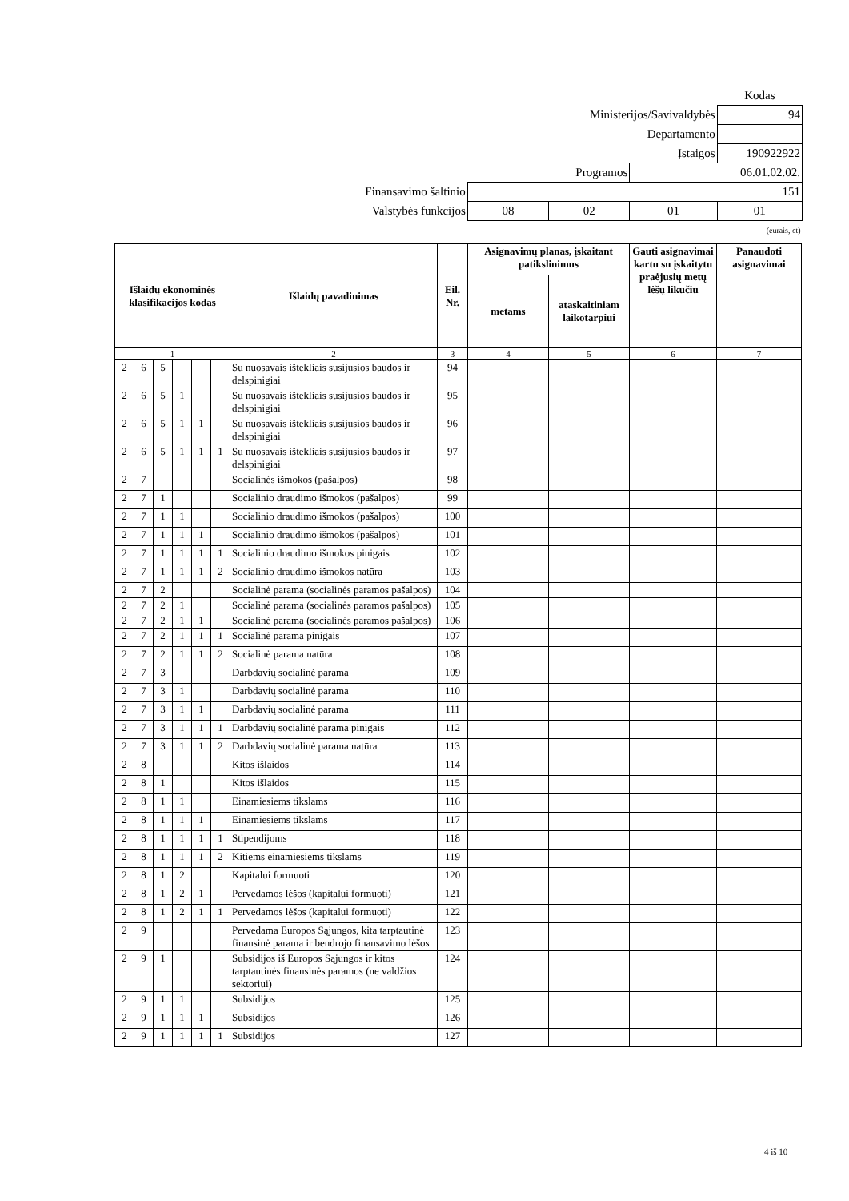| | | | | Kodas |
| Ministerijos/Savivaldybės | | | | 94 |
| Departamento | | | | |
| Įstaigos | | | | 190922922 |
| Programos | | | 06.01.02.02. | |
| Finansavimo šaltinio | 151 | | | |
| Valstybės funkcijos | 08 | 02 | 01 | 01 |
| (eurais, ct) | | | | |
| Išlaidų ekonominės klasifikacijos kodas | | | | | | Išlaidų pavadinimas | Eil. Nr. | Asignavimų planas, įskaitant patikslinimus | | Gauti asignavimai kartu su įskaitytu praėjusių metų lėšų likučiu | Panaudoti asignavimai |
| --- | --- | --- | --- | --- | --- | --- | --- | --- | --- | --- | --- |
| | | | | | | | | metams | ataskaitiniam laikotarpiui | | |
| 1 | | | | | | 2 | 3 | 4 | 5 | 6 | 7 |
| 2 | 6 | 5 | | | | Su nuosavais ištekliais susijusios baudos ir delspinigiai | 94 | | | | |
| 2 | 6 | 5 | 1 | | | Su nuosavais ištekliais susijusios baudos ir delspinigiai | 95 | | | | |
| 2 | 6 | 5 | 1 | 1 | | Su nuosavais ištekliais susijusios baudos ir delspinigiai | 96 | | | | |
| 2 | 6 | 5 | 1 | 1 | 1 | Su nuosavais ištekliais susijusios baudos ir delspinigiai | 97 | | | | |
| 2 | 7 | | | | | Socialinės išmokos (pašalpos) | 98 | | | | |
| 2 | 7 | 1 | | | | Socialinio draudimo išmokos (pašalpos) | 99 | | | | |
| 2 | 7 | 1 | 1 | | | Socialinio draudimo išmokos (pašalpos) | 100 | | | | |
| 2 | 7 | 1 | 1 | 1 | | Socialinio draudimo išmokos (pašalpos) | 101 | | | | |
| 2 | 7 | 1 | 1 | 1 | 1 | Socialinio draudimo išmokos pinigais | 102 | | | | |
| 2 | 7 | 1 | 1 | 1 | 2 | Socialinio draudimo išmokos natūra | 103 | | | | |
| 2 | 7 | 2 | | | | Socialinė parama (socialinės paramos pašalpos) | 104 | | | | |
| 2 | 7 | 2 | 1 | | | Socialinė parama (socialinės paramos pašalpos) | 105 | | | | |
| 2 | 7 | 2 | 1 | 1 | | Socialinė parama (socialinės paramos pašalpos) | 106 | | | | |
| 2 | 7 | 2 | 1 | 1 | 1 | Socialinė parama pinigais | 107 | | | | |
| 2 | 7 | 2 | 1 | 1 | 2 | Socialinė parama natūra | 108 | | | | |
| 2 | 7 | 3 | | | | Darbdavių socialinė parama | 109 | | | | |
| 2 | 7 | 3 | 1 | | | Darbdavių socialinė parama | 110 | | | | |
| 2 | 7 | 3 | 1 | 1 | | Darbdavių socialinė parama | 111 | | | | |
| 2 | 7 | 3 | 1 | 1 | 1 | Darbdavių socialinė parama pinigais | 112 | | | | |
| 2 | 7 | 3 | 1 | 1 | 2 | Darbdavių socialinė parama natūra | 113 | | | | |
| 2 | 8 | | | | | Kitos išlaidos | 114 | | | | |
| 2 | 8 | 1 | | | | Kitos išlaidos | 115 | | | | |
| 2 | 8 | 1 | 1 | | | Einamiesiems tikslams | 116 | | | | |
| 2 | 8 | 1 | 1 | 1 | | Einamiesiems tikslams | 117 | | | | |
| 2 | 8 | 1 | 1 | 1 | 1 | Stipendijoms | 118 | | | | |
| 2 | 8 | 1 | 1 | 1 | 2 | Kitiems einamiesiems tikslams | 119 | | | | |
| 2 | 8 | 1 | 2 | | | Kapitalui formuoti | 120 | | | | |
| 2 | 8 | 1 | 2 | 1 | | Pervedamos lėšos (kapitalui formuoti) | 121 | | | | |
| 2 | 8 | 1 | 2 | 1 | 1 | Pervedamos lėšos (kapitalui formuoti) | 122 | | | | |
| 2 | 9 | | | | | Pervedama Europos Sąjungos, kita tarptautinė finansinė parama ir bendrojo finansavimo lėšos | 123 | | | | |
| 2 | 9 | 1 | | | | Subsidijos iš Europos Sąjungos ir kitos tarptautinės finansinės paramos (ne valdžios sektoriui) | 124 | | | | |
| 2 | 9 | 1 | 1 | | | Subsidijos | 125 | | | | |
| 2 | 9 | 1 | 1 | 1 | | Subsidijos | 126 | | | | |
| 2 | 9 | 1 | 1 | 1 | 1 | Subsidijos | 127 | | | | |
4 iš 10